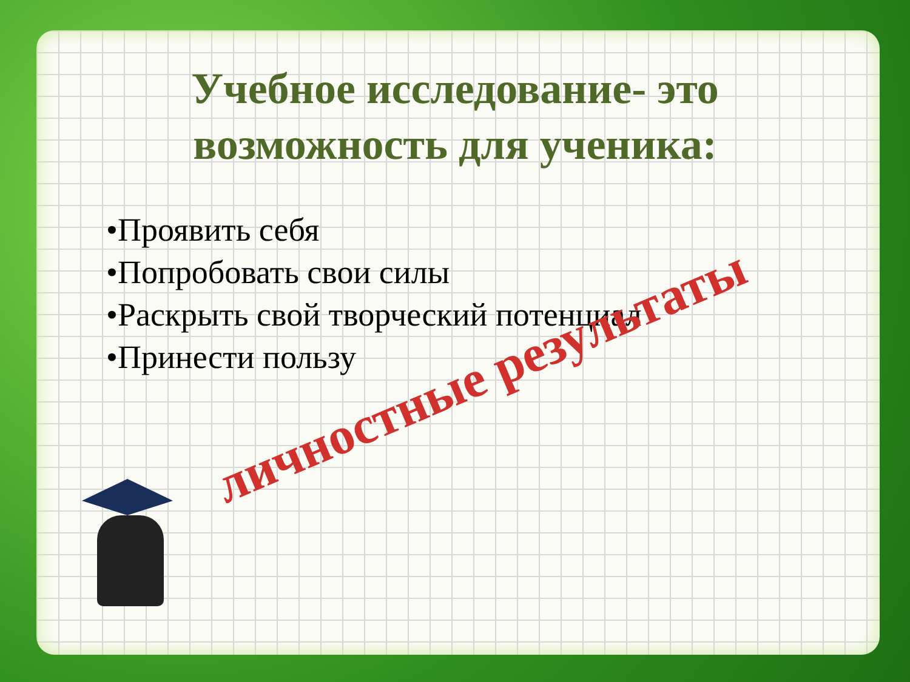Учебное исследование- это возможность для ученика:
•Проявить себя
•Попробовать свои силы
•Раскрыть свой творческий потенциал
•Принести пользу
личностные результаты